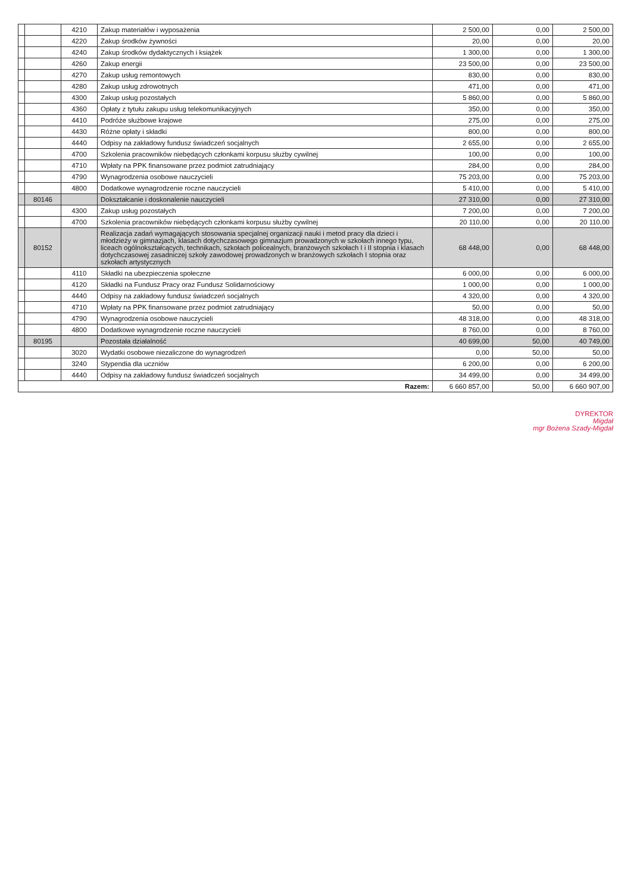| | | 4210 | Zakup materiałów i wyposażenia | 2 500,00 | 0,00 | 2 500,00 |
| | | 4220 | Zakup środków żywności | 20,00 | 0,00 | 20,00 |
| | | 4240 | Zakup środków dydaktycznych i książek | 1 300,00 | 0,00 | 1 300,00 |
| | | 4260 | Zakup energii | 23 500,00 | 0,00 | 23 500,00 |
| | | 4270 | Zakup usług remontowych | 830,00 | 0,00 | 830,00 |
| | | 4280 | Zakup usług zdrowotnych | 471,00 | 0,00 | 471,00 |
| | | 4300 | Zakup usług pozostałych | 5 860,00 | 0,00 | 5 860,00 |
| | | 4360 | Opłaty z tytułu zakupu usług telekomunikacyjnych | 350,00 | 0,00 | 350,00 |
| | | 4410 | Podróże służbowe krajowe | 275,00 | 0,00 | 275,00 |
| | | 4430 | Różne opłaty i składki | 800,00 | 0,00 | 800,00 |
| | | 4440 | Odpisy na zakładowy fundusz świadczeń socjalnych | 2 655,00 | 0,00 | 2 655,00 |
| | | 4700 | Szkolenia pracowników niebędących członkami korpusu służby cywilnej | 100,00 | 0,00 | 100,00 |
| | | 4710 | Wpłaty na PPK finansowane przez podmiot zatrudniający | 284,00 | 0,00 | 284,00 |
| | | 4790 | Wynagrodzenia osobowe nauczycieli | 75 203,00 | 0,00 | 75 203,00 |
| | | 4800 | Dodatkowe wynagrodzenie roczne nauczycieli | 5 410,00 | 0,00 | 5 410,00 |
| | 80146 | | Dokształcanie i doskonalenie nauczycieli | 27 310,00 | 0,00 | 27 310,00 |
| | | 4300 | Zakup usług pozostałych | 7 200,00 | 0,00 | 7 200,00 |
| | | 4700 | Szkolenia pracowników niebędących członkami korpusu służby cywilnej | 20 110,00 | 0,00 | 20 110,00 |
| | 80152 | | Realizacja zadań wymagających stosowania specjalnej organizacji nauki i metod pracy dla dzieci i młodzieży w gimnazjach, klasach dotychczasowego gimnazjum prowadzonych w szkołach innego typu, liceach ogólnokształcących, technikach, szkołach policealnych, branżowych szkołach I i II stopnia i klasach dotychczasowej zasadniczej szkoły zawodowej prowadzonych w branżowych szkołach I stopnia oraz szkołach artystycznych | 68 448,00 | 0,00 | 68 448,00 |
| | | 4110 | Składki na ubezpieczenia społeczne | 6 000,00 | 0,00 | 6 000,00 |
| | | 4120 | Składki na Fundusz Pracy oraz Fundusz Solidarnościowy | 1 000,00 | 0,00 | 1 000,00 |
| | | 4440 | Odpisy na zakładowy fundusz świadczeń socjalnych | 4 320,00 | 0,00 | 4 320,00 |
| | | 4710 | Wpłaty na PPK finansowane przez podmiot zatrudniający | 50,00 | 0,00 | 50,00 |
| | | 4790 | Wynagrodzenia osobowe nauczycieli | 48 318,00 | 0,00 | 48 318,00 |
| | | 4800 | Dodatkowe wynagrodzenie roczne nauczycieli | 8 760,00 | 0,00 | 8 760,00 |
| | 80195 | | Pozostała działalność | 40 699,00 | 50,00 | 40 749,00 |
| | | 3020 | Wydatki osobowe niezaliczone do wynagrodzeń | 0,00 | 50,00 | 50,00 |
| | | 3240 | Stypendia dla uczniów | 6 200,00 | 0,00 | 6 200,00 |
| | | 4440 | Odpisy na zakładowy fundusz świadczeń socjalnych | 34 499,00 | 0,00 | 34 499,00 |
| Razem: | | | | 6 660 857,00 | 50,00 | 6 660 907,00 |
DYREKTOR
Migdał
mgr Bożena Szady-Migdał